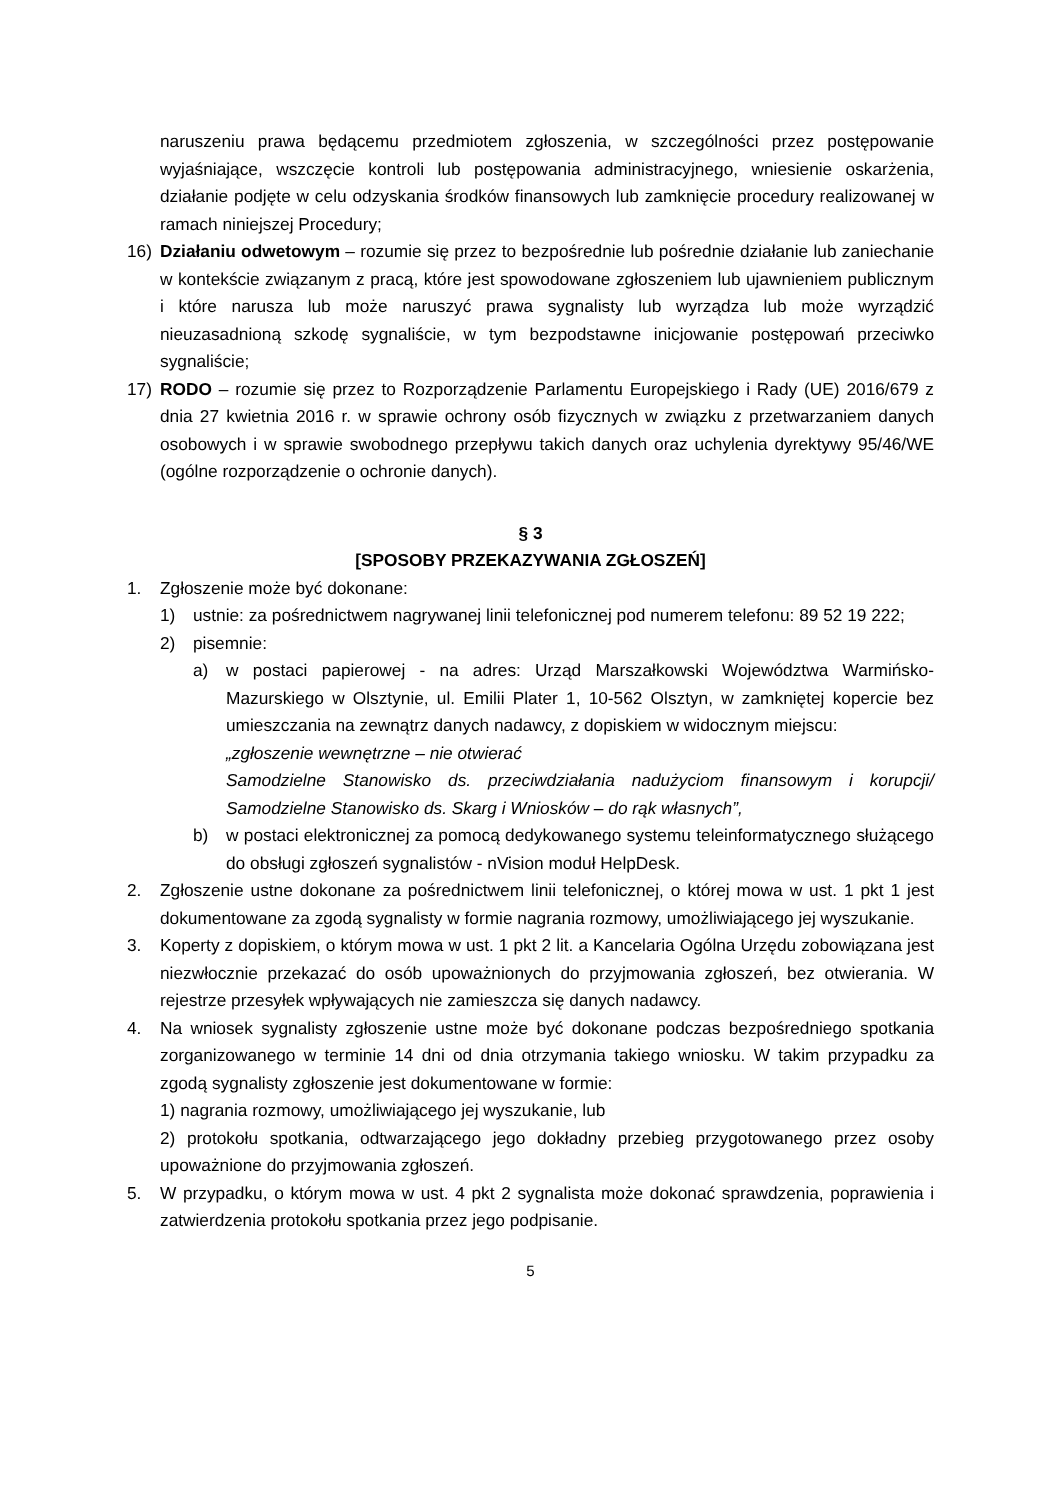naruszeniu prawa będącemu przedmiotem zgłoszenia, w szczególności przez postępowanie wyjaśniające, wszczęcie kontroli lub postępowania administracyjnego, wniesienie oskarżenia, działanie podjęte w celu odzyskania środków finansowych lub zamknięcie procedury realizowanej w ramach niniejszej Procedury;
16) Działaniu odwetowym – rozumie się przez to bezpośrednie lub pośrednie działanie lub zaniechanie w kontekście związanym z pracą, które jest spowodowane zgłoszeniem lub ujawnieniem publicznym i które narusza lub może naruszyć prawa sygnalisty lub wyrządza lub może wyrządzić nieuzasadnioną szkodę sygnaliście, w tym bezpodstawne inicjowanie postępowań przeciwko sygnaliście;
17) RODO – rozumie się przez to Rozporządzenie Parlamentu Europejskiego i Rady (UE) 2016/679 z dnia 27 kwietnia 2016 r. w sprawie ochrony osób fizycznych w związku z przetwarzaniem danych osobowych i w sprawie swobodnego przepływu takich danych oraz uchylenia dyrektywy 95/46/WE (ogólne rozporządzenie o ochronie danych).
§ 3
[SPOSOBY PRZEKAZYWANIA ZGŁOSZEŃ]
1. Zgłoszenie może być dokonane:
1) ustnie: za pośrednictwem nagrywanej linii telefonicznej pod numerem telefonu: 89 52 19 222;
2) pisemnie:
a) w postaci papierowej - na adres: Urząd Marszałkowski Województwa Warmińsko-Mazurskiego w Olsztynie, ul. Emilii Plater 1, 10-562 Olsztyn, w zamkniętej kopercie bez umieszczania na zewnątrz danych nadawcy, z dopiskiem w widocznym miejscu:
„zgłoszenie wewnętrzne – nie otwierać
Samodzielne Stanowisko ds. przeciwdziałania nadużyciom finansowym i korupcji/ Samodzielne Stanowisko ds. Skarg i Wniosków – do rąk własnych”,
b) w postaci elektronicznej za pomocą dedykowanego systemu teleinformatycznego służącego do obsługi zgłoszeń sygnalistów - nVision moduł HelpDesk.
2. Zgłoszenie ustne dokonane za pośrednictwem linii telefonicznej, o której mowa w ust. 1 pkt 1 jest dokumentowane za zgodą sygnalisty w formie nagrania rozmowy, umożliwiającego jej wyszukanie.
3. Koperty z dopiskiem, o którym mowa w ust. 1 pkt 2 lit. a Kancelaria Ogólna Urzędu zobowiązana jest niezwłocznie przekazać do osób upoważnionych do przyjmowania zgłoszeń, bez otwierania. W rejestrze przesyłek wpływających nie zamieszcza się danych nadawcy.
4. Na wniosek sygnalisty zgłoszenie ustne może być dokonane podczas bezpośredniego spotkania zorganizowanego w terminie 14 dni od dnia otrzymania takiego wniosku. W takim przypadku za zgodą sygnalisty zgłoszenie jest dokumentowane w formie:
1) nagrania rozmowy, umożliwiającego jej wyszukanie, lub
2) protokołu spotkania, odtwarzającego jego dokładny przebieg przygotowanego przez osoby upoważnione do przyjmowania zgłoszeń.
5. W przypadku, o którym mowa w ust. 4 pkt 2 sygnalista może dokonać sprawdzenia, poprawienia i zatwierdzenia protokołu spotkania przez jego podpisanie.
5